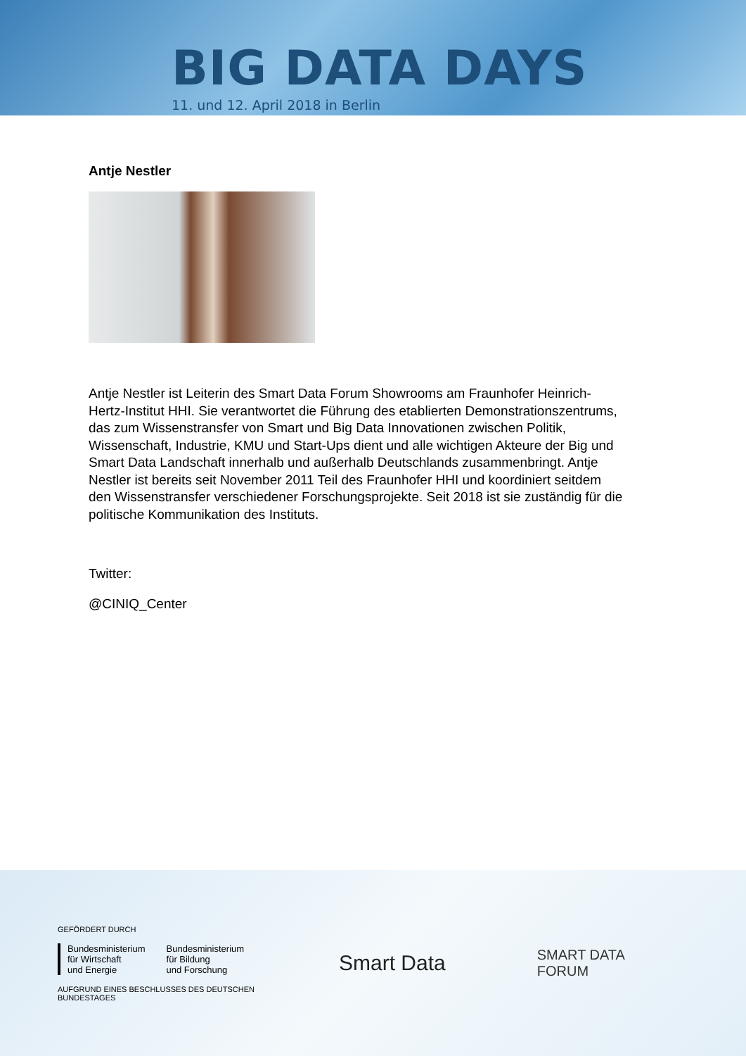BIG DATA DAYS
11. und 12. April 2018 in Berlin
Antje Nestler
Antje Nestler ist Leiterin des Smart Data Forum Showrooms am Fraunhofer Heinrich-Hertz-Institut HHI. Sie verantwortet die Führung des etablierten Demonstrationszentrums, das zum Wissenstransfer von Smart und Big Data Innovationen zwischen Politik, Wissenschaft, Industrie, KMU und Start-Ups dient und alle wichtigen Akteure der Big und Smart Data Landschaft innerhalb und außerhalb Deutschlands zusammenbringt. Antje Nestler ist bereits seit November 2011 Teil des Fraunhofer HHI und koordiniert seitdem den Wissenstransfer verschiedener Forschungsprojekte. Seit 2018 ist sie zuständig für die politische Kommunikation des Instituts.
Twitter:
@CINIQ_Center
GEFÖRDERT DURCH
Bundesministerium
für Wirtschaft
und Energie Bundesministerium
für Bildung
und Forschung
AUFGRUND EINES BESCHLUSSES DES DEUTSCHEN BUNDESTAGES
Smart Data
SMART DATA
FORUM